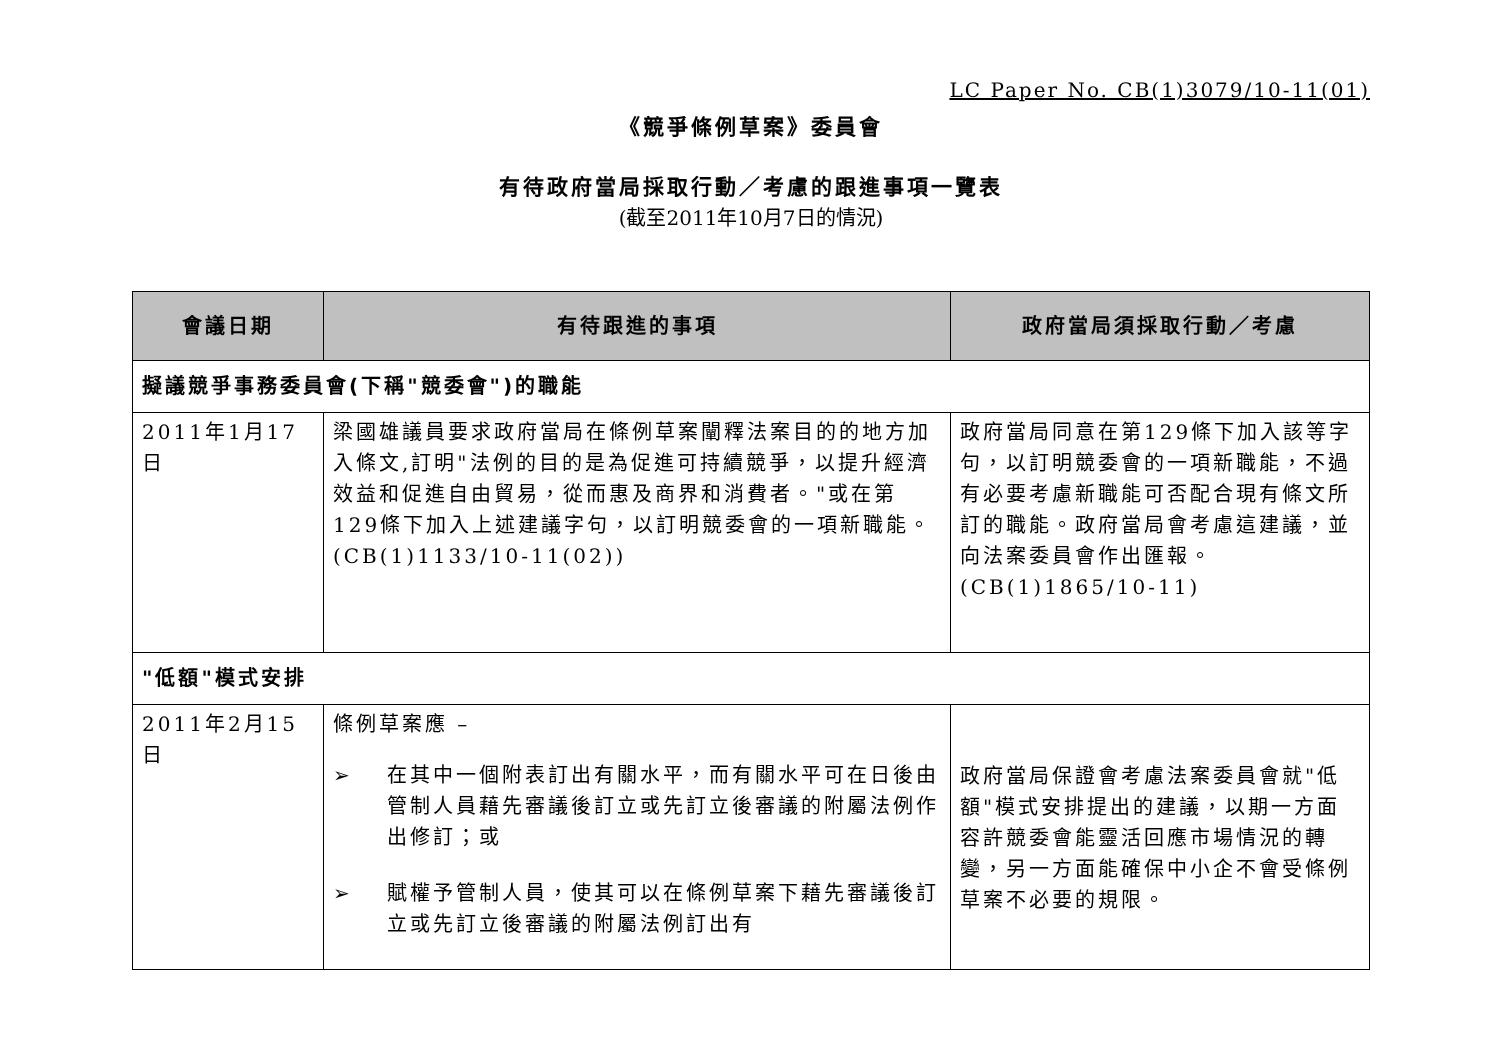LC Paper No. CB(1)3079/10-11(01)
《競爭條例草案》委員會
有待政府當局採取行動／考慮的跟進事項一覽表
(截至2011年10月7日的情況)
| 會議日期 | 有待跟進的事項 | 政府當局須採取行動／考慮 |
| --- | --- | --- |
| 擬議競爭事務委員會(下稱"競委會")的職能 | | |
| 2011年1月17日 | 梁國雄議員要求政府當局在條例草案闡釋法案目的的地方加入條文,訂明"法例的目的是為促進可持續競爭，以提升經濟效益和促進自由貿易，從而惠及商界和消費者。"或在第129條下加入上述建議字句，以訂明競委會的一項新職能。(CB(1)1133/10-11(02)) | 政府當局同意在第129條下加入該等字句，以訂明競委會的一項新職能，不過有必要考慮新職能可否配合現有條文所訂的職能。政府當局會考慮這建議，並向法案委員會作出匯報。(CB(1)1865/10-11) |
| "低額"模式安排 | | |
| 2011年2月15日 | 條例草案應 – ➢ 在其中一個附表訂出有關水平，而有關水平可在日後由管制人員藉先審議後訂立或先訂立後審議的附屬法例作出修訂；或 ➢ 賦權予管制人員，使其可以在條例草案下藉先審議後訂立或先訂立後審議的附屬法例訂出有 | 政府當局保證會考慮法案委員會就"低額"模式安排提出的建議，以期一方面容許競委會能靈活回應市場情況的轉變，另一方面能確保中小企不會受條例草案不必要的規限。 |